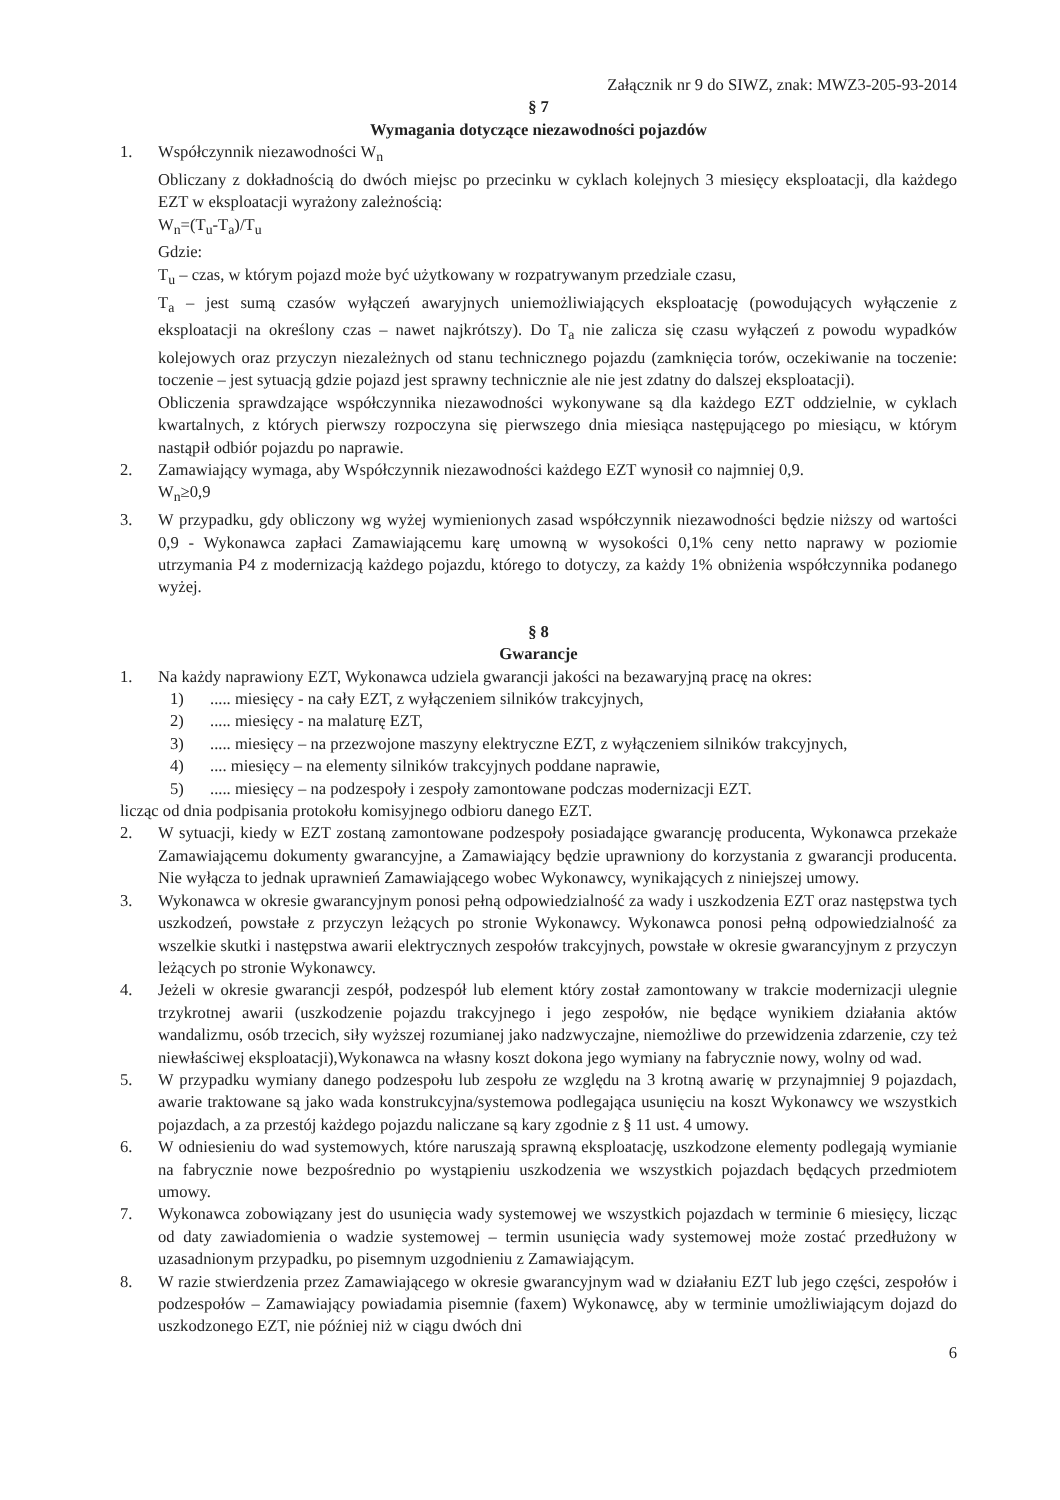Załącznik nr 9 do SIWZ, znak: MWZ3-205-93-2014
§ 7
Wymagania dotyczące niezawodności pojazdów
1. Współczynnik niezawodności W<sub>n</sub>
Obliczany z dokładnością do dwóch miejsc po przecinku w cyklach kolejnych 3 miesięcy eksploatacji, dla każdego EZT w eksploatacji wyrażony zależnością:
W<sub>n</sub>=(T<sub>u</sub>-T<sub>a</sub>)/T<sub>u</sub>
Gdzie:
T<sub>u</sub> – czas, w którym pojazd może być użytkowany w rozpatrywanym przedziale czasu,
T<sub>a</sub> – jest sumą czasów wyłączeń awaryjnych uniemożliwiających eksploatację (powodujących wyłączenie z eksploatacji na określony czas – nawet najkrótszy). Do T<sub>a</sub> nie zalicza się czasu wyłączeń z powodu wypadków kolejowych oraz przyczyn niezależnych od stanu technicznego pojazdu (zamknięcia torów, oczekiwanie na toczenie: toczenie – jest sytuacją gdzie pojazd jest sprawny technicznie ale nie jest zdatny do dalszej eksploatacji).
Obliczenia sprawdzające współczynnika niezawodności wykonywane są dla każdego EZT oddzielnie, w cyklach kwartalnych, z których pierwszy rozpoczyna się pierwszego dnia miesiąca następującego po miesiącu, w którym nastąpił odbiór pojazdu po naprawie.
2. Zamawiający wymaga, aby Współczynnik niezawodności każdego EZT wynosił co najmniej 0,9.
W<sub>n</sub>≥0,9
3. W przypadku, gdy obliczony wg wyżej wymienionych zasad współczynnik niezawodności będzie niższy od wartości 0,9 - Wykonawca zapłaci Zamawiającemu karę umowną w wysokości 0,1% ceny netto naprawy w poziomie utrzymania P4 z modernizacją każdego pojazdu, którego to dotyczy, za każdy 1% obniżenia współczynnika podanego wyżej.
§ 8
Gwarancje
1. Na każdy naprawiony EZT, Wykonawca udziela gwarancji jakości na bezawaryjną pracę na okres:
1) ..... miesięcy - na cały EZT, z wyłączeniem silników trakcyjnych,
2) ..... miesięcy - na malaturę EZT,
3) ..... miesięcy – na przezwojone maszyny elektryczne EZT, z wyłączeniem silników trakcyjnych,
4) .... miesięcy – na elementy silników trakcyjnych poddane naprawie,
5) ..... miesięcy – na podzespoły i zespoły zamontowane podczas modernizacji EZT.
licząc od dnia podpisania protokołu komisyjnego odbioru danego EZT.
2. W sytuacji, kiedy w EZT zostaną zamontowane podzespoły posiadające gwarancję producenta, Wykonawca przekaże Zamawiającemu dokumenty gwarancyjne, a Zamawiający będzie uprawniony do korzystania z gwarancji producenta. Nie wyłącza to jednak uprawnień Zamawiającego wobec Wykonawcy, wynikających z niniejszej umowy.
3. Wykonawca w okresie gwarancyjnym ponosi pełną odpowiedzialność za wady i uszkodzenia EZT oraz następstwa tych uszkodzeń, powstałe z przyczyn leżących po stronie Wykonawcy. Wykonawca ponosi pełną odpowiedzialność za wszelkie skutki i następstwa awarii elektrycznych zespołów trakcyjnych, powstałe w okresie gwarancyjnym z przyczyn leżących po stronie Wykonawcy.
4. Jeżeli w okresie gwarancji zespół, podzespół lub element który został zamontowany w trakcie modernizacji ulegnie trzykrotnej awarii (uszkodzenie pojazdu trakcyjnego i jego zespołów, nie będące wynikiem działania aktów wandalizmu, osób trzecich, siły wyższej rozumianej jako nadzwyczajne, niemożliwe do przewidzenia zdarzenie, czy też niewłaściwej eksploatacji),Wykonawca na własny koszt dokona jego wymiany na fabrycznie nowy, wolny od wad.
5. W przypadku wymiany danego podzespołu lub zespołu ze względu na 3 krotną awarię w przynajmniej 9 pojazdach, awarie traktowane są jako wada konstrukcyjna/systemowa podlegająca usunięciu na koszt Wykonawcy we wszystkich pojazdach, a za przestój każdego pojazdu naliczane są kary zgodnie z § 11 ust. 4 umowy.
6. W odniesieniu do wad systemowych, które naruszają sprawną eksploatację, uszkodzone elementy podlegają wymianie na fabrycznie nowe bezpośrednio po wystąpieniu uszkodzenia we wszystkich pojazdach będących przedmiotem umowy.
7. Wykonawca zobowiązany jest do usunięcia wady systemowej we wszystkich pojazdach w terminie 6 miesięcy, licząc od daty zawiadomienia o wadzie systemowej – termin usunięcia wady systemowej może zostać przedłużony w uzasadnionym przypadku, po pisemnym uzgodnieniu z Zamawiającym.
8. W razie stwierdzenia przez Zamawiającego w okresie gwarancyjnym wad w działaniu EZT lub jego części, zespołów i podzespołów – Zamawiający powiadamia pisemnie (faxem) Wykonawcę, aby w terminie umożliwiającym dojazd do uszkodzonego EZT, nie później niż w ciągu dwóch dni
6